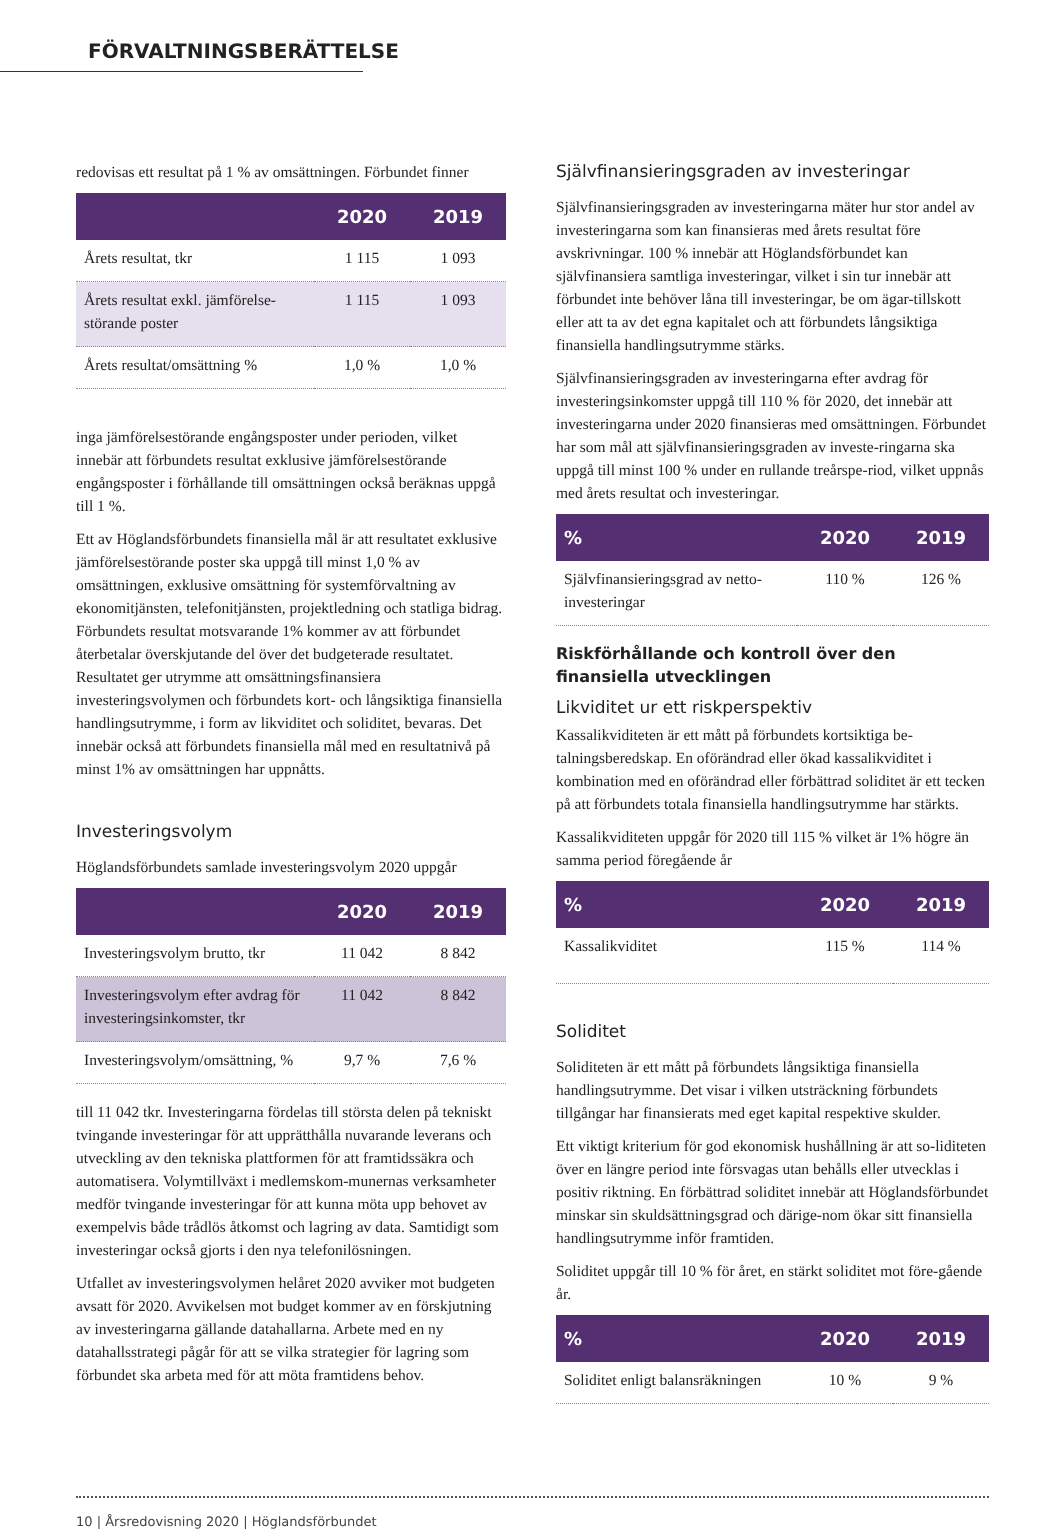FÖRVALTNINGSBERÄTTELSE
redovisas ett resultat på 1 % av omsättningen. Förbundet finner
| | 2020 | 2019 |
| --- | --- | --- |
| Årets resultat, tkr | 1 115 | 1 093 |
| Årets resultat exkl. jämförelse-störande poster | 1 115 | 1 093 |
| Årets resultat/omsättning % | 1,0 % | 1,0 % |
inga jämförelsestörande engångsposter under perioden, vilket innebär att förbundets resultat exklusive jämförelsestörande engångsposter i förhållande till omsättningen också beräknas uppgå till 1 %.
Ett av Höglandsförbundets finansiella mål är att resultatet exklusive jämförelsestörande poster ska uppgå till minst 1,0 % av omsättningen, exklusive omsättning för systemförvaltning av ekonomitjänsten, telefonitjänsten, projektledning och statliga bidrag. Förbundets resultat motsvarande 1% kommer av att förbundet återbetalar överskjutande del över det budgeterade resultatet. Resultatet ger utrymme att omsättningsfinansiera investeringsvolymen och förbundets kort- och långsiktiga finansiella handlingsutrymme, i form av likviditet och soliditet, bevaras. Det innebär också att förbundets finansiella mål med en resultatnivå på minst 1% av omsättningen har uppnåtts.
Investeringsvolym
Höglandsförbundets samlade investeringsvolym 2020 uppgår
| | 2020 | 2019 |
| --- | --- | --- |
| Investeringsvolym brutto, tkr | 11 042 | 8 842 |
| Investeringsvolym efter avdrag för investeringsinkomster, tkr | 11 042 | 8 842 |
| Investeringsvolym/omsättning, % | 9,7 % | 7,6 % |
till 11 042 tkr. Investeringarna fördelas till största delen på tekniskt tvingande investeringar för att upprätthålla nuvarande leverans och utveckling av den tekniska plattformen för att framtidssäkra och automatisera. Volymtillväxt i medlemskom-munernas verksamheter medför tvingande investeringar för att kunna möta upp behovet av exempelvis både trådlös åtkomst och lagring av data. Samtidigt som investeringar också gjorts i den nya telefonilösningen.
Utfallet av investeringsvolymen helåret 2020 avviker mot budgeten avsatt för 2020. Avvikelsen mot budget kommer av en förskjutning av investeringarna gällande datahallarna. Arbete med en ny datahallsstrategi pågår för att se vilka strategier för lagring som förbundet ska arbeta med för att möta framtidens behov.
Självfinansieringsgraden av investeringar
Självfinansieringsgraden av investeringarna mäter hur stor andel av investeringarna som kan finansieras med årets resultat före avskrivningar. 100 % innebär att Höglandsförbundet kan självfinansiera samtliga investeringar, vilket i sin tur innebär att förbundet inte behöver låna till investeringar, be om ägar-tillskott eller att ta av det egna kapitalet och att förbundets långsiktiga finansiella handlingsutrymme stärks.
Självfinansieringsgraden av investeringarna efter avdrag för investeringsinkomster uppgå till 110 % för 2020, det innebär att investeringarna under 2020 finansieras med omsättningen. Förbundet har som mål att självfinansieringsgraden av investe-ringarna ska uppgå till minst 100 % under en rullande treårspe-riod, vilket uppnås med årets resultat och investeringar.
| % | 2020 | 2019 |
| --- | --- | --- |
| Självfinansieringsgrad av netto-investeringar | 110 % | 126 % |
Riskförhållande och kontroll över den finansiella utvecklingen
Likviditet ur ett riskperspektiv
Kassalikviditeten är ett mått på förbundets kortsiktiga be-talningsberedskap. En oförändrad eller ökad kassalikviditet i kombination med en oförändrad eller förbättrad soliditet är ett tecken på att förbundets totala finansiella handlingsutrymme har stärkts.
Kassalikviditeten uppgår för 2020 till 115 % vilket är 1% högre än samma period föregående år
| % | 2020 | 2019 |
| --- | --- | --- |
| Kassalikviditet | 115 % | 114 % |
Soliditet
Soliditeten är ett mått på förbundets långsiktiga finansiella handlingsutrymme. Det visar i vilken utsträckning förbundets tillgångar har finansierats med eget kapital respektive skulder.
Ett viktigt kriterium för god ekonomisk hushållning är att so-liditeten över en längre period inte försvagas utan behålls eller utvecklas i positiv riktning. En förbättrad soliditet innebär att Höglandsförbundet minskar sin skuldsättningsgrad och därige-nom ökar sitt finansiella handlingsutrymme inför framtiden.
Soliditet uppgår till 10 % för året, en stärkt soliditet mot före-gående år.
| % | 2020 | 2019 |
| --- | --- | --- |
| Soliditet enligt balansräkningen | 10 % | 9 % |
10 | Årsredovisning 2020 | Höglandsförbundet